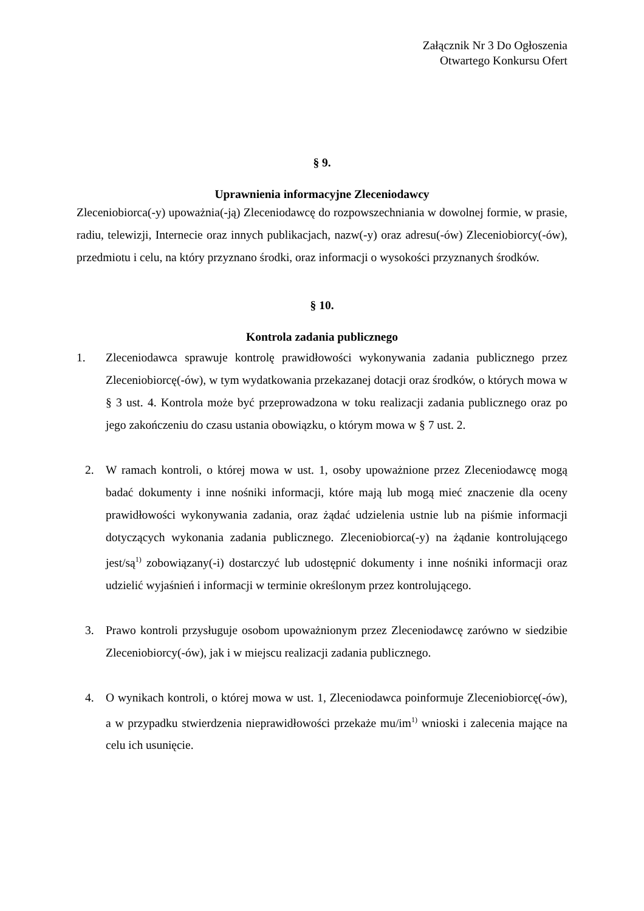Załącznik Nr 3 Do Ogłoszenia
Otwartego Konkursu Ofert
§ 9.
Uprawnienia informacyjne Zleceniodawcy
Zleceniobiorca(-y) upoważnia(-ją) Zleceniodawcę do rozpowszechniania w dowolnej formie, w prasie, radiu, telewizji, Internecie oraz innych publikacjach, nazw(-y) oraz adresu(-ów) Zleceniobiorcy(-ów), przedmiotu i celu, na który przyznano środki, oraz informacji o wysokości przyznanych środków.
§ 10.
Kontrola zadania publicznego
1. Zleceniodawca sprawuje kontrolę prawidłowości wykonywania zadania publicznego przez Zleceniobiorcę(-ów), w tym wydatkowania przekazanej dotacji oraz środków, o których mowa w § 3 ust. 4. Kontrola może być przeprowadzona w toku realizacji zadania publicznego oraz po jego zakończeniu do czasu ustania obowiązku, o którym mowa w § 7 ust. 2.
2. W ramach kontroli, o której mowa w ust. 1, osoby upoważnione przez Zleceniodawcę mogą badać dokumenty i inne nośniki informacji, które mają lub mogą mieć znaczenie dla oceny prawidłowości wykonywania zadania, oraz żądać udzielenia ustnie lub na piśmie informacji dotyczących wykonania zadania publicznego. Zleceniobiorca(-y) na żądanie kontrolującego jest/są<sup>1)</sup> zobowiązany(-i) dostarczyć lub udostępnić dokumenty i inne nośniki informacji oraz udzielić wyjaśnień i informacji w terminie określonym przez kontrolującego.
3. Prawo kontroli przysługuje osobom upoważnionym przez Zleceniodawcę zarówno w siedzibie Zleceniobiorcy(-ów), jak i w miejscu realizacji zadania publicznego.
4. O wynikach kontroli, o której mowa w ust. 1, Zleceniodawca poinformuje Zleceniobiorcę(-ów), a w przypadku stwierdzenia nieprawidłowości przekaże mu/im<sup>1)</sup> wnioski i zalecenia mające na celu ich usunięcie.